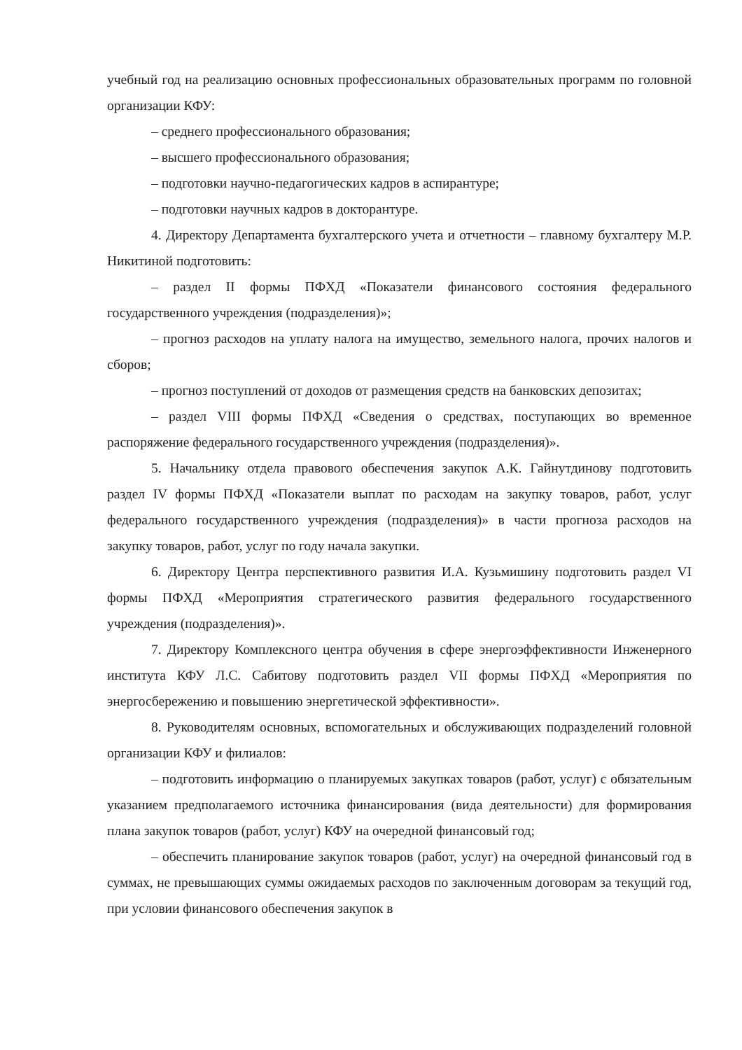учебный год на реализацию основных профессиональных образовательных программ по головной организации КФУ:
– среднего профессионального образования;
– высшего профессионального образования;
– подготовки научно-педагогических кадров в аспирантуре;
– подготовки научных кадров в докторантуре.
4. Директору Департамента бухгалтерского учета и отчетности – главному бухгалтеру М.Р. Никитиной подготовить:
– раздел II формы ПФХД «Показатели финансового состояния федерального государственного учреждения (подразделения)»;
– прогноз расходов на уплату налога на имущество, земельного налога, прочих налогов и сборов;
– прогноз поступлений от доходов от размещения средств на банковских депозитах;
– раздел VIII формы ПФХД «Сведения о средствах, поступающих во временное распоряжение федерального государственного учреждения (подразделения)».
5. Начальнику отдела правового обеспечения закупок А.К. Гайнутдинову подготовить раздел IV формы ПФХД «Показатели выплат по расходам на закупку товаров, работ, услуг федерального государственного учреждения (подразделения)» в части прогноза расходов на закупку товаров, работ, услуг по году начала закупки.
6. Директору Центра перспективного развития И.А. Кузьмишину подготовить раздел VI формы ПФХД «Мероприятия стратегического развития федерального государственного учреждения (подразделения)».
7. Директору Комплексного центра обучения в сфере энергоэффективности Инженерного института КФУ Л.С. Сабитову подготовить раздел VII формы ПФХД «Мероприятия по энергосбережению и повышению энергетической эффективности».
8. Руководителям основных, вспомогательных и обслуживающих подразделений головной организации КФУ и филиалов:
– подготовить информацию о планируемых закупках товаров (работ, услуг) с обязательным указанием предполагаемого источника финансирования (вида деятельности) для формирования плана закупок товаров (работ, услуг) КФУ на очередной финансовый год;
– обеспечить планирование закупок товаров (работ, услуг) на очередной финансовый год в суммах, не превышающих суммы ожидаемых расходов по заключенным договорам за текущий год, при условии финансового обеспечения закупок в